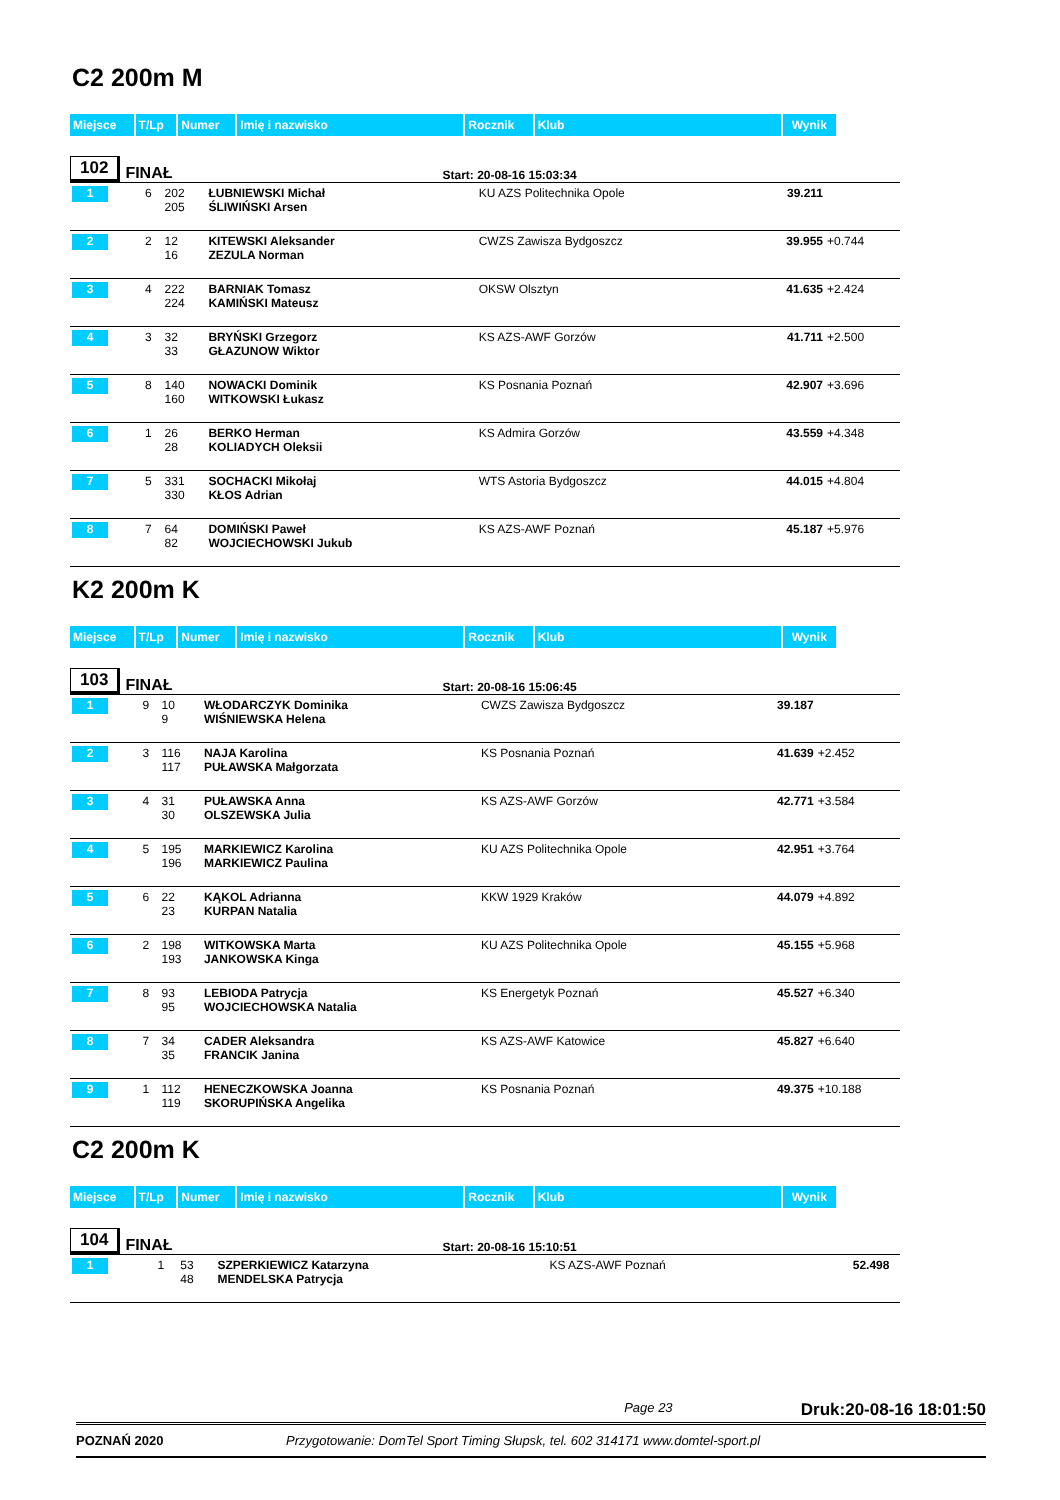C2 200m M
| Miejsce | T/Lp | Numer | Imię i nazwisko | Rocznik | Klub | Wynik |
102 FINAŁ Start: 20-08-16 15:03:34
| 1 | 6 | 202 205 | ŁUBNIEWSKI Michał ŚLIWIŃSKI Arsen | KU AZS Politechnika Opole | 39.211 | |
| 2 | 2 | 12 16 | KITEWSKI Aleksander ZEZULA Norman | CWZS Zawisza Bydgoszcz | 39.955 | +0.744 |
| 3 | 4 | 222 224 | BARNIAK Tomasz KAMIŃSKI Mateusz | OKSW Olsztyn | 41.635 | +2.424 |
| 4 | 3 | 32 33 | BRYŃSKI Grzegorz GŁAZUNOW Wiktor | KS AZS-AWF Gorzów | 41.711 | +2.500 |
| 5 | 8 | 140 160 | NOWACKI Dominik WITKOWSKI Łukasz | KS Posnania Poznań | 42.907 | +3.696 |
| 6 | 1 | 26 28 | BERKO Herman KOLIADYCH Oleksii | KS Admira Gorzów | 43.559 | +4.348 |
| 7 | 5 | 331 330 | SOCHACKI Mikołaj KŁOS Adrian | WTS Astoria Bydgoszcz | 44.015 | +4.804 |
| 8 | 7 | 64 82 | DOMIŃSKI Paweł WOJCIECHOWSKI Jukub | KS AZS-AWF Poznań | 45.187 | +5.976 |
K2 200m K
| Miejsce | T/Lp | Numer | Imię i nazwisko | Rocznik | Klub | Wynik |
103 FINAŁ Start: 20-08-16 15:06:45
| 1 | 9 | 10 9 | WŁODARCZYK Dominika WIŚNIEWSKA Helena | CWZS Zawisza Bydgoszcz | 39.187 | |
| 2 | 3 | 116 117 | NAJA Karolina PUŁAWSKA Małgorzata | KS Posnania Poznań | 41.639 | +2.452 |
| 3 | 4 | 31 30 | PUŁAWSKA Anna OLSZEWSKA Julia | KS AZS-AWF Gorzów | 42.771 | +3.584 |
| 4 | 5 | 195 196 | MARKIEWICZ Karolina MARKIEWICZ Paulina | KU AZS Politechnika Opole | 42.951 | +3.764 |
| 5 | 6 | 22 23 | KĄKOL Adrianna KURPAN Natalia | KKW 1929 Kraków | 44.079 | +4.892 |
| 6 | 2 | 198 193 | WITKOWSKA Marta JANKOWSKA Kinga | KU AZS Politechnika Opole | 45.155 | +5.968 |
| 7 | 8 | 93 95 | LEBIODA Patrycja WOJCIECHOWSKA Natalia | KS Energetyk Poznań | 45.527 | +6.340 |
| 8 | 7 | 34 35 | CADER Aleksandra FRANCIK Janina | KS AZS-AWF Katowice | 45.827 | +6.640 |
| 9 | 1 | 112 119 | HENECZKOWSKA Joanna SKORUPIŃSKA Angelika | KS Posnania Poznań | 49.375 | +10.188 |
C2 200m K
| Miejsce | T/Lp | Numer | Imię i nazwisko | Rocznik | Klub | Wynik |
104 FINAŁ Start: 20-08-16 15:10:51
| 1 | 1 | 53 48 | SZPERKIEWICZ Katarzyna MENDELSKA Patrycja | KS AZS-AWF Poznań | 52.498 | |
Page 23 Druk:20-08-16 18:01:50
POZNAŃ 2020 Przygotowanie: DomTel Sport Timing Słupsk, tel. 602 314171 www.domtel-sport.pl